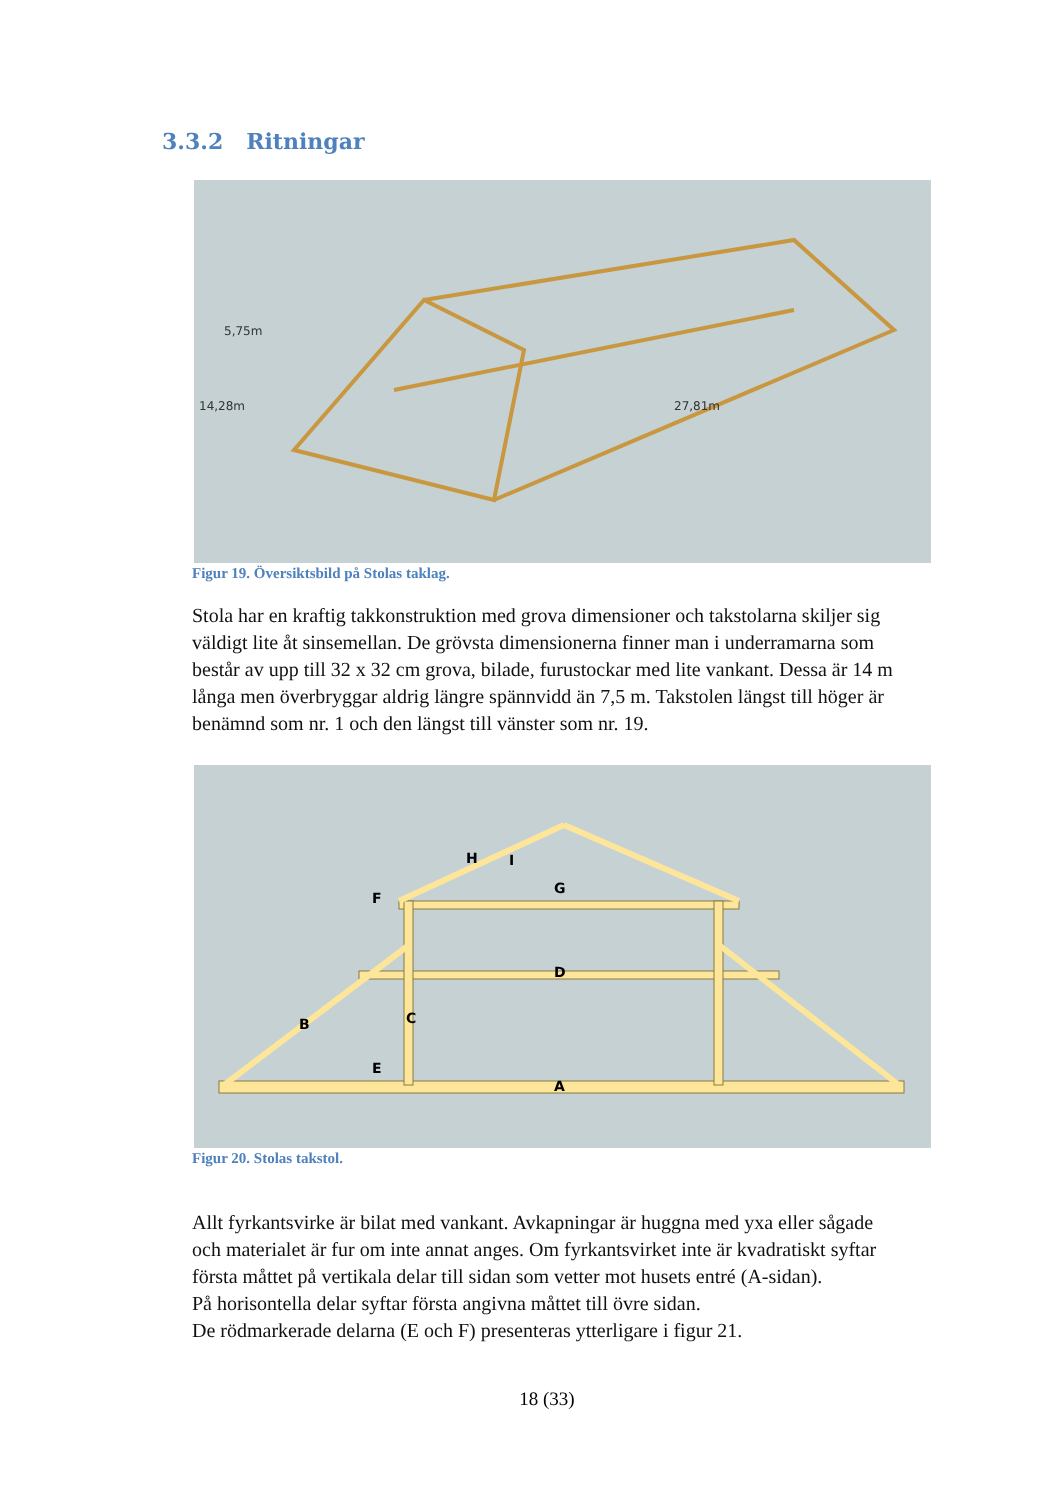3.3.2 Ritningar
5,75m
14,28m
27,81m
Figur 19. Översiktsbild på Stolas taklag.
Stola har en kraftig takkonstruktion med grova dimensioner och takstolarna skiljer sig väldigt lite åt sinsemellan. De grövsta dimensionerna finner man i underramarna som består av upp till 32 x 32 cm grova, bilade, furustockar med lite vankant. Dessa är 14 m långa men överbryggar aldrig längre spännvidd än 7,5 m. Takstolen längst till höger är benämnd som nr. 1 och den längst till vänster som nr. 19.
H
I
F
G
D
B
C
E
A
Figur 20. Stolas takstol.
Allt fyrkantsvirke är bilat med vankant. Avkapningar är huggna med yxa eller sågade och materialet är fur om inte annat anges. Om fyrkantsvirket inte är kvadratiskt syftar första måttet på vertikala delar till sidan som vetter mot husets entré (A-sidan).
På horisontella delar syftar första angivna måttet till övre sidan.
De rödmarkerade delarna (E och F) presenteras ytterligare i figur 21.
18 (33)